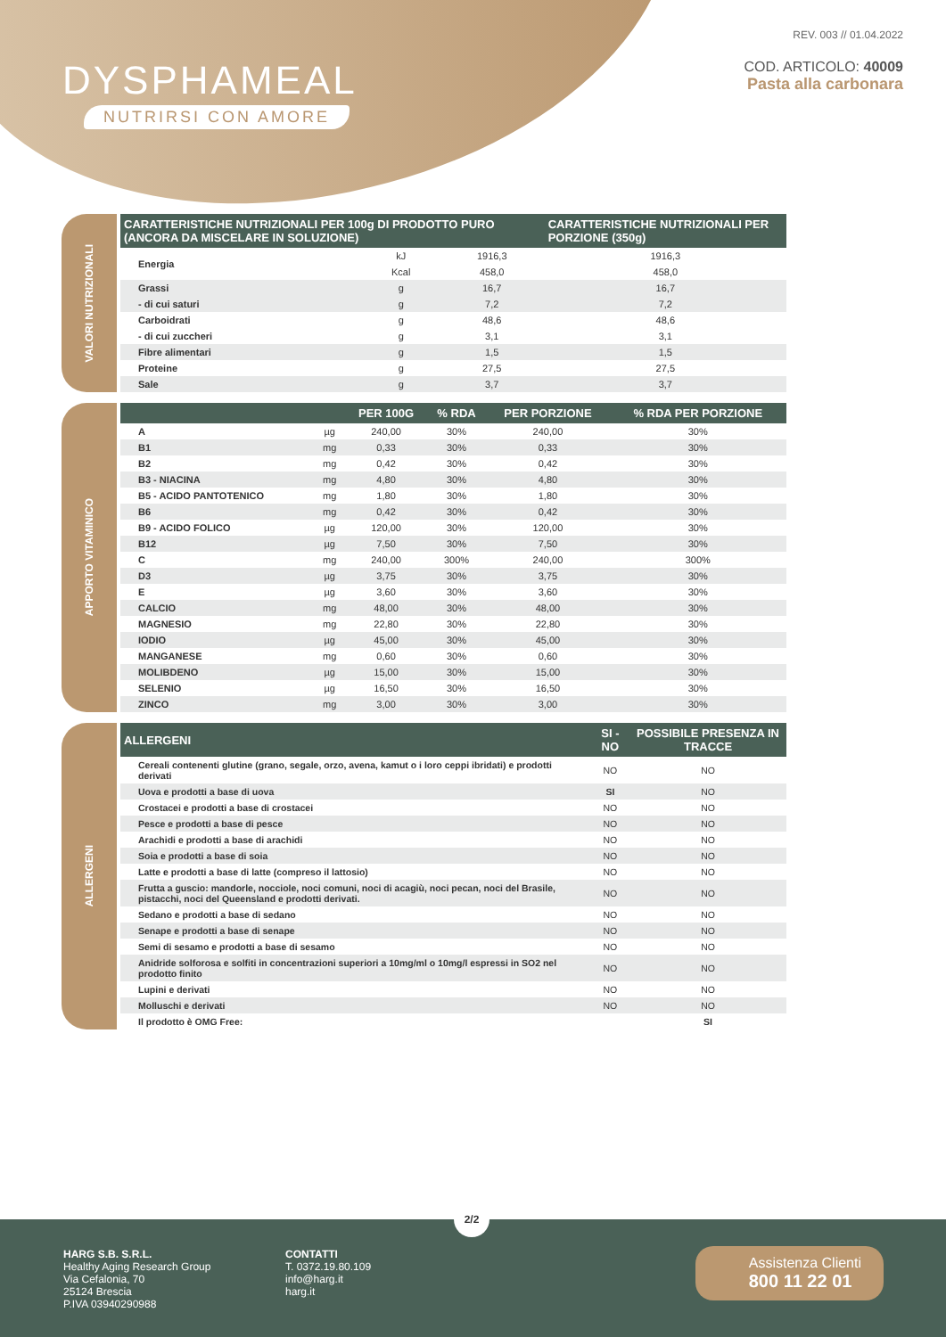DYSPHAMEAL
NUTRIRSI CON AMORE
REV. 003 // 01.04.2022
COD. ARTICOLO: 40009
Pasta alla carbonara
VALORI NUTRIZIONALI
| CARATTERISTICHE NUTRIZIONALI PER 100g DI PRODOTTO PURO (ANCORA DA MISCELARE IN SOLUZIONE) | | | CARATTERISTICHE NUTRIZIONALI PER PORZIONE (350g) |
| --- | --- | --- | --- |
| Energia | kJ | 1916,3 | 1916,3 |
| | Kcal | 458,0 | 458,0 |
| Grassi | g | 16,7 | 16,7 |
| - di cui saturi | g | 7,2 | 7,2 |
| Carboidrati | g | 48,6 | 48,6 |
| - di cui zuccheri | g | 3,1 | 3,1 |
| Fibre alimentari | g | 1,5 | 1,5 |
| Proteine | g | 27,5 | 27,5 |
| Sale | g | 3,7 | 3,7 |
APPORTO VITAMINICO
| | | PER 100G | % RDA | PER PORZIONE | % RDA PER PORZIONE |
| --- | --- | --- | --- | --- | --- |
| A | µg | 240,00 | 30% | 240,00 | 30% |
| B1 | mg | 0,33 | 30% | 0,33 | 30% |
| B2 | mg | 0,42 | 30% | 0,42 | 30% |
| B3 - NIACINA | mg | 4,80 | 30% | 4,80 | 30% |
| B5 - ACIDO PANTOTENICO | mg | 1,80 | 30% | 1,80 | 30% |
| B6 | mg | 0,42 | 30% | 0,42 | 30% |
| B9 - ACIDO FOLICO | µg | 120,00 | 30% | 120,00 | 30% |
| B12 | µg | 7,50 | 30% | 7,50 | 30% |
| C | mg | 240,00 | 300% | 240,00 | 300% |
| D3 | µg | 3,75 | 30% | 3,75 | 30% |
| E | µg | 3,60 | 30% | 3,60 | 30% |
| CALCIO | mg | 48,00 | 30% | 48,00 | 30% |
| MAGNESIO | mg | 22,80 | 30% | 22,80 | 30% |
| IODIO | µg | 45,00 | 30% | 45,00 | 30% |
| MANGANESE | mg | 0,60 | 30% | 0,60 | 30% |
| MOLIBDENO | µg | 15,00 | 30% | 15,00 | 30% |
| SELENIO | µg | 16,50 | 30% | 16,50 | 30% |
| ZINCO | mg | 3,00 | 30% | 3,00 | 30% |
ALLERGENI
| ALLERGENI | SI - NO | POSSIBILE PRESENZA IN TRACCE |
| --- | --- | --- |
| Cereali contenenti glutine (grano, segale, orzo, avena, kamut o i loro ceppi ibridati) e prodotti derivati | NO | NO |
| Uova e prodotti a base di uova | SI | NO |
| Crostacei e prodotti a base di crostacei | NO | NO |
| Pesce e prodotti a base di pesce | NO | NO |
| Arachidi e prodotti a base di arachidi | NO | NO |
| Soia e prodotti a base di soia | NO | NO |
| Latte e prodotti a base di latte (compreso il lattosio) | NO | NO |
| Frutta a guscio: mandorle, nocciole, noci comuni, noci di acagiù, noci pecan, noci del Brasile, pistacchi, noci del Queensland e prodotti derivati. | NO | NO |
| Sedano e prodotti a base di sedano | NO | NO |
| Senape e prodotti a base di senape | NO | NO |
| Semi di sesamo e prodotti a base di sesamo | NO | NO |
| Anidride solforosa e solfiti in concentrazioni superiori a 10mg/ml o 10mg/l espressi in SO2 nel prodotto finito | NO | NO |
| Lupini e derivati | NO | NO |
| Molluschi e derivati | NO | NO |
| Il prodotto è OMG Free: | | SI |
2/2
HARG S.B. S.R.L.
Healthy Aging Research Group
Via Cefalonia, 70
25124 Brescia
P.IVA 03940290988
CONTATTI
T. 0372.19.80.109
info@harg.it
harg.it
Assistenza Clienti
800 11 22 01